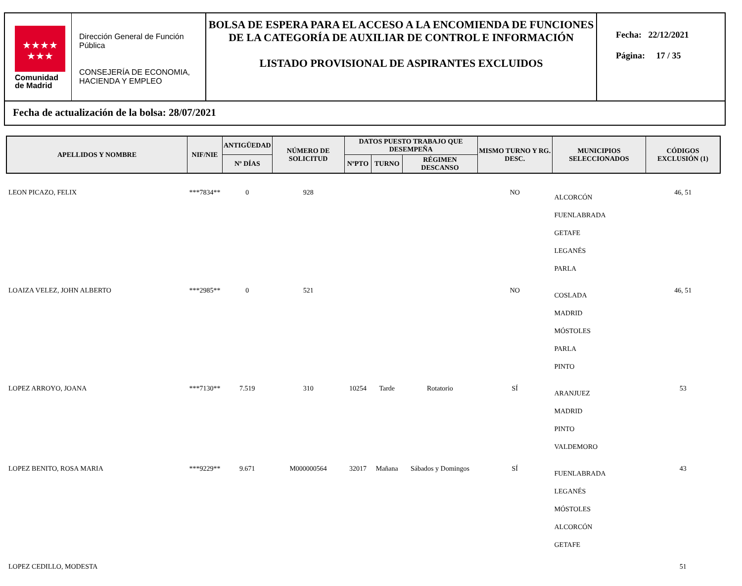★★★★
★★★
Comunidad
de Madrid
Dirección General de Función Pública
CONSEJERÍA DE ECONOMIA, HACIENDA Y EMPLEO
BOLSA DE ESPERA PARA EL ACCESO A LA ENCOMIENDA DE FUNCIONES DE LA CATEGORÍA DE AUXILIAR DE CONTROL E INFORMACIÓN
LISTADO PROVISIONAL DE ASPIRANTES EXCLUIDOS
Fecha: 22/12/2021
Página: 17 / 35
Fecha de actualización de la bolsa: 28/07/2021
| APELLIDOS Y NOMBRE | NIF/NIE | ANTIGÜEDAD | NÚMERO DE SOLICITUD | DATOS PUESTO TRABAJO QUE DESEMPEÑA | | | MISMO TURNO Y RG. DESC. | MUNICIPIOS SELECCIONADOS | CÓDIGOS EXCLUSIÓN (1) |
| --- | --- | --- | --- | --- | --- | --- | --- | --- | --- |
| | | Nº DÍAS | | NºPTO | TURNO | RÉGIMEN DESCANSO | | | |
| LEON PICAZO, FELIX | ***7834** | 0 | 928 | | | | NO | ALCORCÓN FUENLABRADA GETAFE LEGANÉS PARLA | 46, 51 |
| LOAIZA VELEZ, JOHN ALBERTO | ***2985** | 0 | 521 | | | | NO | COSLADA MADRID MÓSTOLES PARLA PINTO | 46, 51 |
| LOPEZ ARROYO, JOANA | ***7130** | 7.519 | 310 | 10254 | Tarde | Rotatorio | SÍ | ARANJUEZ MADRID PINTO VALDEMORO | 53 |
| LOPEZ BENITO, ROSA MARIA | ***9229** | 9.671 | M000000564 | 32017 | Mañana | Sábados y Domingos | SÍ | FUENLABRADA LEGANÉS MÓSTOLES ALCORCÓN GETAFE | 43 |
| LOPEZ CEDILLO, MODESTA | | | | | | | | | 51 |